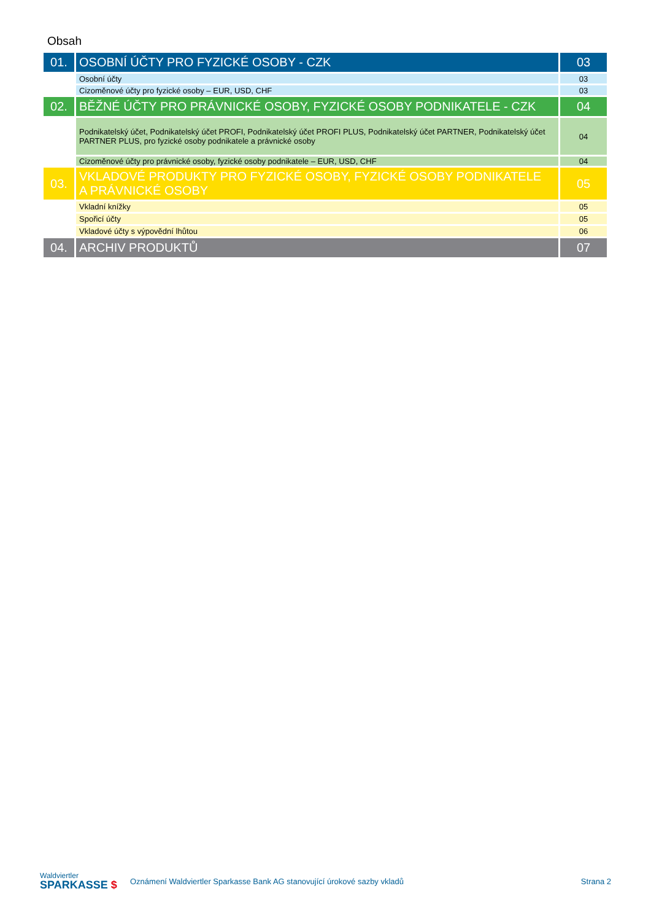Obsah
| 01. | OSOBNÍ ÚČTY PRO FYZICKÉ OSOBY - CZK | 03 |
| | Osobní účty | 03 |
| | Cizoměnové účty pro fyzické osoby – EUR, USD, CHF | 03 |
| 02. | BĚŽNÉ ÚČTY PRO PRÁVNICKÉ OSOBY, FYZICKÉ OSOBY PODNIKATELE - CZK | 04 |
| | Podnikatelský účet, Podnikatelský účet PROFI, Podnikatelský účet PROFI PLUS, Podnikatelský účet PARTNER, Podnikatelský účet PARTNER PLUS, pro fyzické osoby podnikatele a právnické osoby | 04 |
| | Cizoměnové účty pro právnické osoby, fyzické osoby podnikatele – EUR, USD, CHF | 04 |
| 03. | VKLADOVÉ PRODUKTY PRO FYZICKÉ OSOBY, FYZICKÉ OSOBY PODNIKATELE A PRÁVNICKÉ OSOBY | 05 |
| | Vkladní knížky | 05 |
| | Spořicí účty | 05 |
| | Vkladové účty s výpovědní lhůtou | 06 |
| 04. | ARCHIV PRODUKTŮ | 07 |
Waldviertler
SPARKASSE $
Oznámení Waldviertler Sparkasse Bank AG stanovující úrokové sazby vkladů
Strana 2